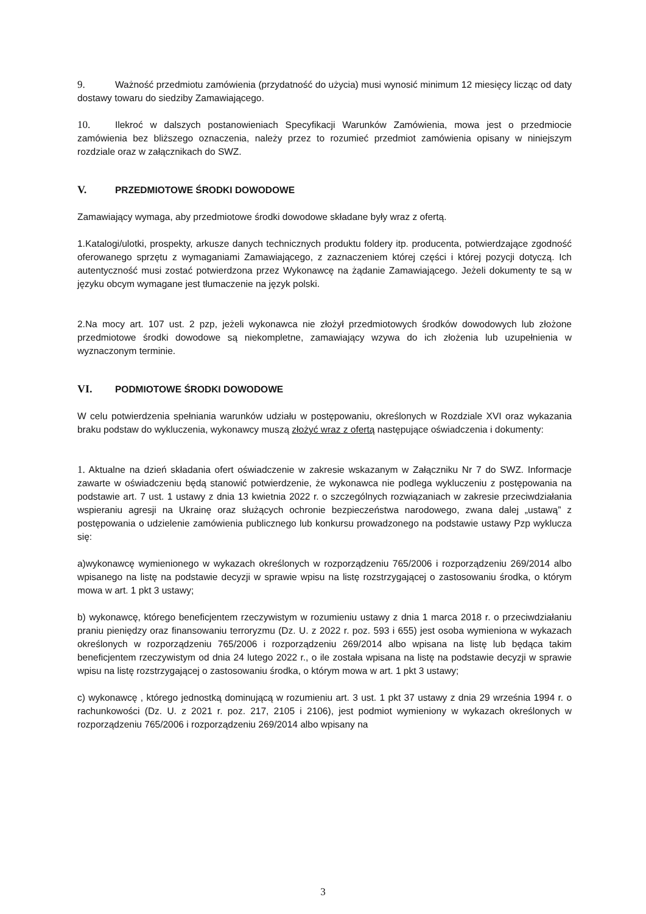9. Ważność przedmiotu zamówienia (przydatność do użycia) musi wynosić minimum 12 miesięcy licząc od daty dostawy towaru do siedziby Zamawiającego.
10. Ilekroć w dalszych postanowieniach Specyfikacji Warunków Zamówienia, mowa jest o przedmiocie zamówienia bez bliższego oznaczenia, należy przez to rozumieć przedmiot zamówienia opisany w niniejszym rozdziale oraz w załącznikach do SWZ.
V. PRZEDMIOTOWE ŚRODKI DOWODOWE
Zamawiający wymaga, aby przedmiotowe środki dowodowe składane były wraz z ofertą.
1.Katalogi/ulotki, prospekty, arkusze danych technicznych produktu foldery itp. producenta, potwierdzające zgodność oferowanego sprzętu z wymaganiami Zamawiającego, z zaznaczeniem której części i której pozycji dotyczą. Ich autentyczność musi zostać potwierdzona przez Wykonawcę na żądanie Zamawiającego. Jeżeli dokumenty te są w języku obcym wymagane jest tłumaczenie na język polski.
2.Na mocy art. 107 ust. 2 pzp, jeżeli wykonawca nie złożył przedmiotowych środków dowodowych lub złożone przedmiotowe środki dowodowe są niekompletne, zamawiający wzywa do ich złożenia lub uzupełnienia w wyznaczonym terminie.
VI. PODMIOTOWE ŚRODKI DOWODOWE
W celu potwierdzenia spełniania warunków udziału w postępowaniu, określonych w Rozdziale XVI oraz wykazania braku podstaw do wykluczenia, wykonawcy muszą złożyć wraz z ofertą następujące oświadczenia i dokumenty:
1. Aktualne na dzień składania ofert oświadczenie w zakresie wskazanym w Załączniku Nr 7 do SWZ. Informacje zawarte w oświadczeniu będą stanowić potwierdzenie, że wykonawca nie podlega wykluczeniu z postępowania na podstawie art. 7 ust. 1 ustawy z dnia 13 kwietnia 2022 r. o szczególnych rozwiązaniach w zakresie przeciwdziałania wspieraniu agresji na Ukrainę oraz służących ochronie bezpieczeństwa narodowego, zwana dalej „ustawą” z postępowania o udzielenie zamówienia publicznego lub konkursu prowadzonego na podstawie ustawy Pzp wyklucza się:
a)wykonawcę wymienionego w wykazach określonych w rozporządzeniu 765/2006 i rozporządzeniu 269/2014 albo wpisanego na listę na podstawie decyzji w sprawie wpisu na listę rozstrzygającej o zastosowaniu środka, o którym mowa w art. 1 pkt 3 ustawy;
b) wykonawcę, którego beneficjentem rzeczywistym w rozumieniu ustawy z dnia 1 marca 2018 r. o przeciwdziałaniu praniu pieniędzy oraz finansowaniu terroryzmu (Dz. U. z 2022 r. poz. 593 i 655) jest osoba wymieniona w wykazach określonych w rozporządzeniu 765/2006 i rozporządzeniu 269/2014 albo wpisana na listę lub będąca takim beneficjentem rzeczywistym od dnia 24 lutego 2022 r., o ile została wpisana na listę na podstawie decyzji w sprawie wpisu na listę rozstrzygającej o zastosowaniu środka, o którym mowa w art. 1 pkt 3 ustawy;
c) wykonawcę , którego jednostką dominującą w rozumieniu art. 3 ust. 1 pkt 37 ustawy z dnia 29 września 1994 r. o rachunkowości (Dz. U. z 2021 r. poz. 217, 2105 i 2106), jest podmiot wymieniony w wykazach określonych w rozporządzeniu 765/2006 i rozporządzeniu 269/2014 albo wpisany na
3